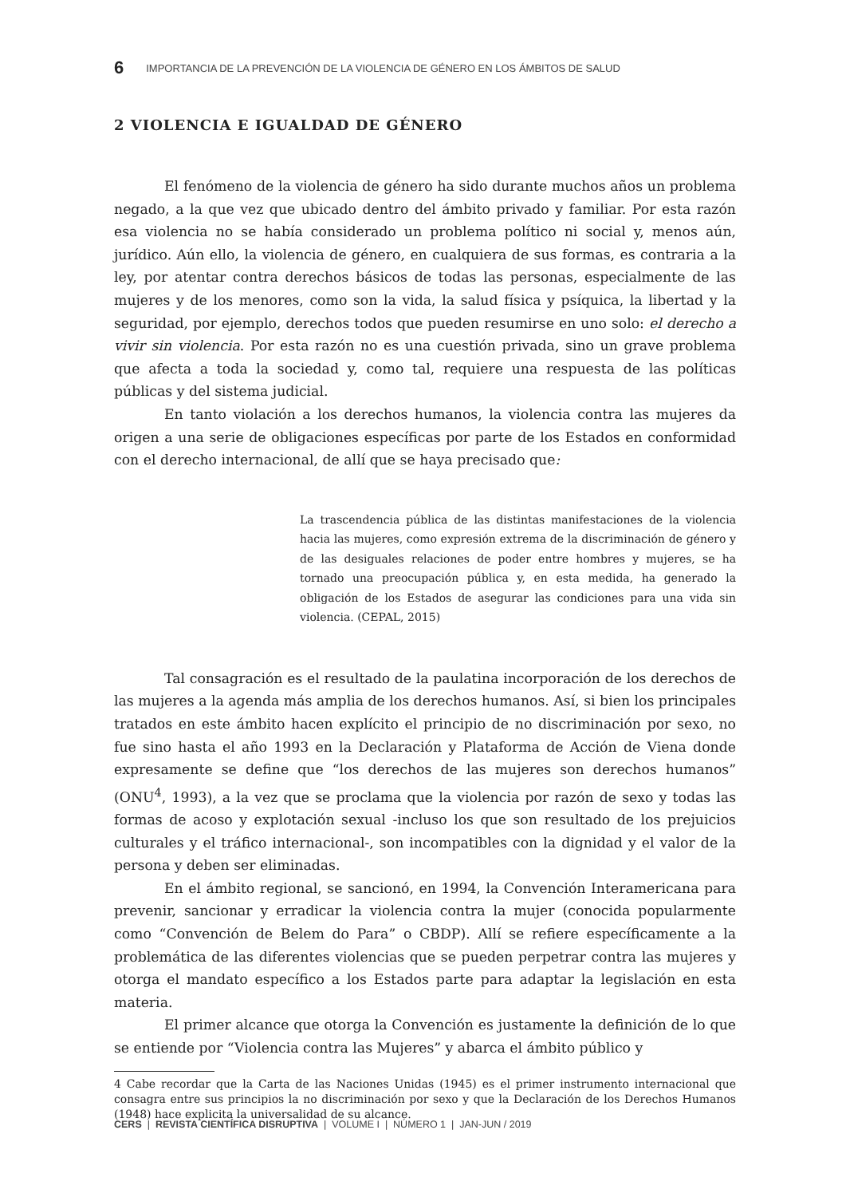6 IMPORTANCIA DE LA PREVENCIÓN DE LA VIOLENCIA DE GÉNERO EN LOS ÁMBITOS DE SALUD
2 VIOLENCIA E IGUALDAD DE GÉNERO
El fenómeno de la violencia de género ha sido durante muchos años un problema negado, a la que vez que ubicado dentro del ámbito privado y familiar. Por esta razón esa violencia no se había considerado un problema político ni social y, menos aún, jurídico. Aún ello, la violencia de género, en cualquiera de sus formas, es contraria a la ley, por atentar contra derechos básicos de todas las personas, especialmente de las mujeres y de los menores, como son la vida, la salud física y psíquica, la libertad y la seguridad, por ejemplo, derechos todos que pueden resumirse en uno solo: el derecho a vivir sin violencia. Por esta razón no es una cuestión privada, sino un grave problema que afecta a toda la sociedad y, como tal, requiere una respuesta de las políticas públicas y del sistema judicial.
En tanto violación a los derechos humanos, la violencia contra las mujeres da origen a una serie de obligaciones específicas por parte de los Estados en conformidad con el derecho internacional, de allí que se haya precisado que:
La trascendencia pública de las distintas manifestaciones de la violencia hacia las mujeres, como expresión extrema de la discriminación de género y de las desiguales relaciones de poder entre hombres y mujeres, se ha tornado una preocupación pública y, en esta medida, ha generado la obligación de los Estados de asegurar las condiciones para una vida sin violencia. (CEPAL, 2015)
Tal consagración es el resultado de la paulatina incorporación de los derechos de las mujeres a la agenda más amplia de los derechos humanos. Así, si bien los principales tratados en este ámbito hacen explícito el principio de no discriminación por sexo, no fue sino hasta el año 1993 en la Declaración y Plataforma de Acción de Viena donde expresamente se define que “los derechos de las mujeres son derechos humanos” (ONU<sup>4</sup>, 1993), a la vez que se proclama que la violencia por razón de sexo y todas las formas de acoso y explotación sexual -incluso los que son resultado de los prejuicios culturales y el tráfico internacional-, son incompatibles con la dignidad y el valor de la persona y deben ser eliminadas.
En el ámbito regional, se sancionó, en 1994, la Convención Interamericana para prevenir, sancionar y erradicar la violencia contra la mujer (conocida popularmente como “Convención de Belem do Para” o CBDP). Allí se refiere específicamente a la problemática de las diferentes violencias que se pueden perpetrar contra las mujeres y otorga el mandato específico a los Estados parte para adaptar la legislación en esta materia.
El primer alcance que otorga la Convención es justamente la definición de lo que se entiende por “Violencia contra las Mujeres” y abarca el ámbito público y
4 Cabe recordar que la Carta de las Naciones Unidas (1945) es el primer instrumento internacional que consagra entre sus principios la no discriminación por sexo y que la Declaración de los Derechos Humanos (1948) hace explicita la universalidad de su alcance.
CERS | REVISTA CIENTÍFICA DISRUPTIVA | VOLUME I | NÚMERO 1 | JAN-JUN / 2019